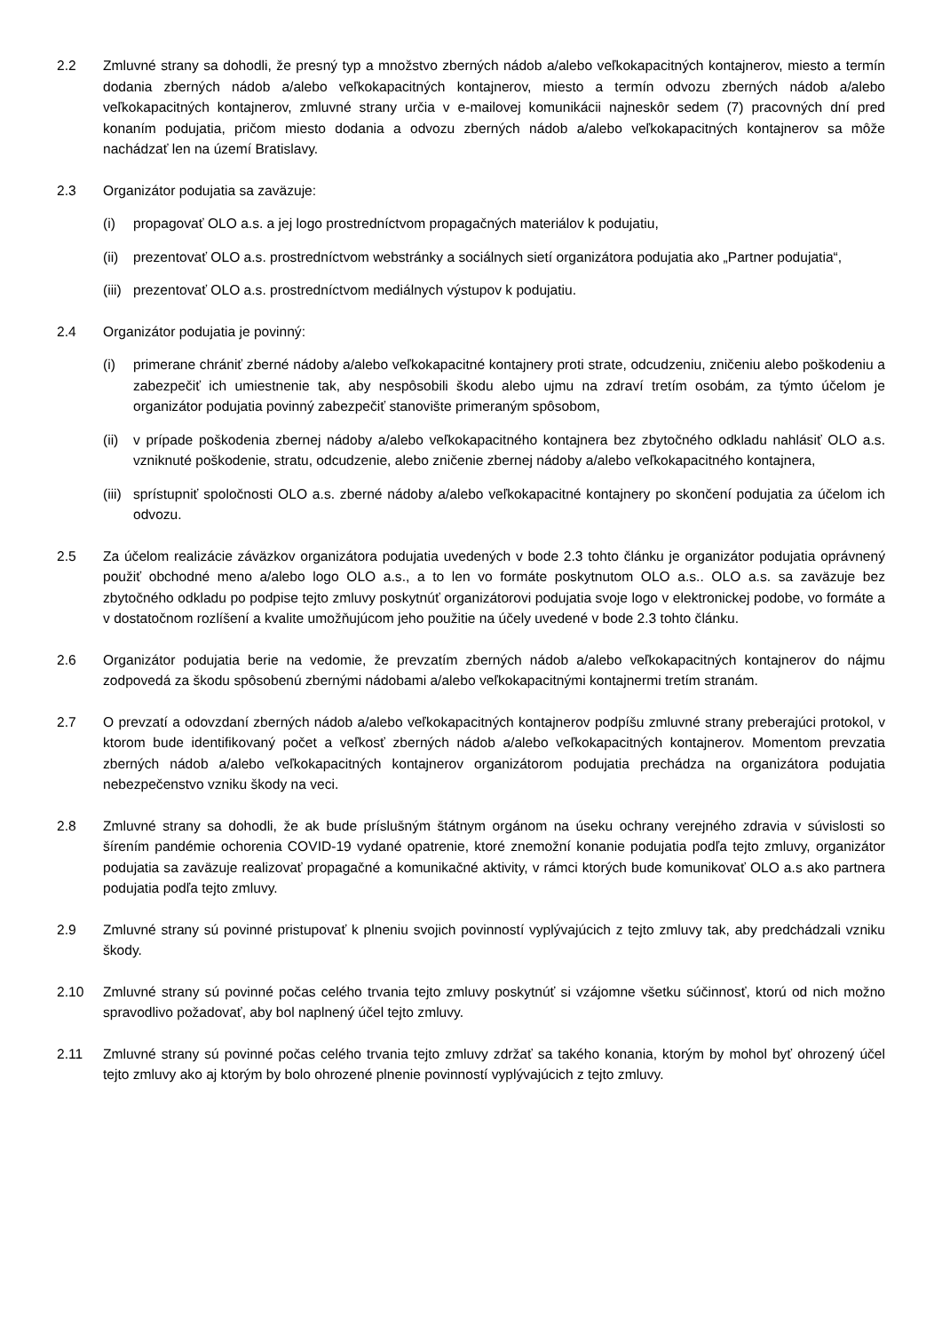2.2 Zmluvné strany sa dohodli, že presný typ a množstvo zberných nádob a/alebo veľkokapacitných kontajnerov, miesto a termín dodania zberných nádob a/alebo veľkokapacitných kontajnerov, miesto a termín odvozu zberných nádob a/alebo veľkokapacitných kontajnerov, zmluvné strany určia v e-mailovej komunikácii najneskôr sedem (7) pracovných dní pred konaním podujatia, pričom miesto dodania a odvozu zberných nádob a/alebo veľkokapacitných kontajnerov sa môže nachádzať len na území Bratislavy.
2.3 Organizátor podujatia sa zaväzuje:
(i) propagovať OLO a.s. a jej logo prostredníctvom propagačných materiálov k podujatiu,
(ii) prezentovať OLO a.s. prostredníctvom webstránky a sociálnych sietí organizátora podujatia ako „Partner podujatia“,
(iii) prezentovať OLO a.s. prostredníctvom mediálnych výstupov k podujatiu.
2.4 Organizátor podujatia je povinný:
(i) primerane chrániť zberné nádoby a/alebo veľkokapacitné kontajnery proti strate, odcudzeniu, zničeniu alebo poškodeniu a zabezpečiť ich umiestnenie tak, aby nespôsobili škodu alebo ujmu na zdraví tretím osobám, za týmto účelom je organizátor podujatia povinný zabezpečiť stanovište primeraným spôsobom,
(ii) v prípade poškodenia zbernej nádoby a/alebo veľkokapacitného kontajnera bez zbytočného odkladu nahlásiť OLO a.s. vzniknuté poškodenie, stratu, odcudzenie, alebo zničenie zbernej nádoby a/alebo veľkokapacitného kontajnera,
(iii) sprístupniť spoločnosti OLO a.s. zberné nádoby a/alebo veľkokapacitné kontajnery po skončení podujatia za účelom ich odvozu.
2.5 Za účelom realizácie záväzkov organizátora podujatia uvedených v bode 2.3 tohto článku je organizátor podujatia oprávnený použiť obchodné meno a/alebo logo OLO a.s., a to len vo formáte poskytnutom OLO a.s.. OLO a.s. sa zaväzuje bez zbytočného odkladu po podpise tejto zmluvy poskytnúť organizátorovi podujatia svoje logo v elektronickej podobe, vo formáte a v dostatočnom rozlíšení a kvalite umožňujúcom jeho použitie na účely uvedené v bode 2.3 tohto článku.
2.6 Organizátor podujatia berie na vedomie, že prevzatím zberných nádob a/alebo veľkokapacitných kontajnerov do nájmu zodpovedá za škodu spôsobenú zbernými nádobami a/alebo veľkokapacitnými kontajnermi tretím stranám.
2.7 O prevzatí a odovzdaní zberných nádob a/alebo veľkokapacitných kontajnerov podpíšu zmluvné strany preberajúci protokol, v ktorom bude identifikovaný počet a veľkosť zberných nádob a/alebo veľkokapacitných kontajnerov. Momentom prevzatia zberných nádob a/alebo veľkokapacitných kontajnerov organizátorom podujatia prechádza na organizátora podujatia nebezpečenstvo vzniku škody na veci.
2.8 Zmluvné strany sa dohodli, že ak bude príslušným štátnym orgánom na úseku ochrany verejného zdravia v súvislosti so šírením pandémie ochorenia COVID-19 vydané opatrenie, ktoré znemožní konanie podujatia podľa tejto zmluvy, organizátor podujatia sa zaväzuje realizovať propagačné a komunikačné aktivity, v rámci ktorých bude komunikovať OLO a.s ako partnera podujatia podľa tejto zmluvy.
2.9 Zmluvné strany sú povinné pristupovať k plneniu svojich povinností vyplývajúcich z tejto zmluvy tak, aby predchádzali vzniku škody.
2.10 Zmluvné strany sú povinné počas celého trvania tejto zmluvy poskytnúť si vzájomne všetku súčinnosť, ktorú od nich možno spravodlivo požadovať, aby bol naplnený účel tejto zmluvy.
2.11 Zmluvné strany sú povinné počas celého trvania tejto zmluvy zdržať sa takého konania, ktorým by mohol byť ohrozený účel tejto zmluvy ako aj ktorým by bolo ohrozené plnenie povinností vyplývajúcich z tejto zmluvy.